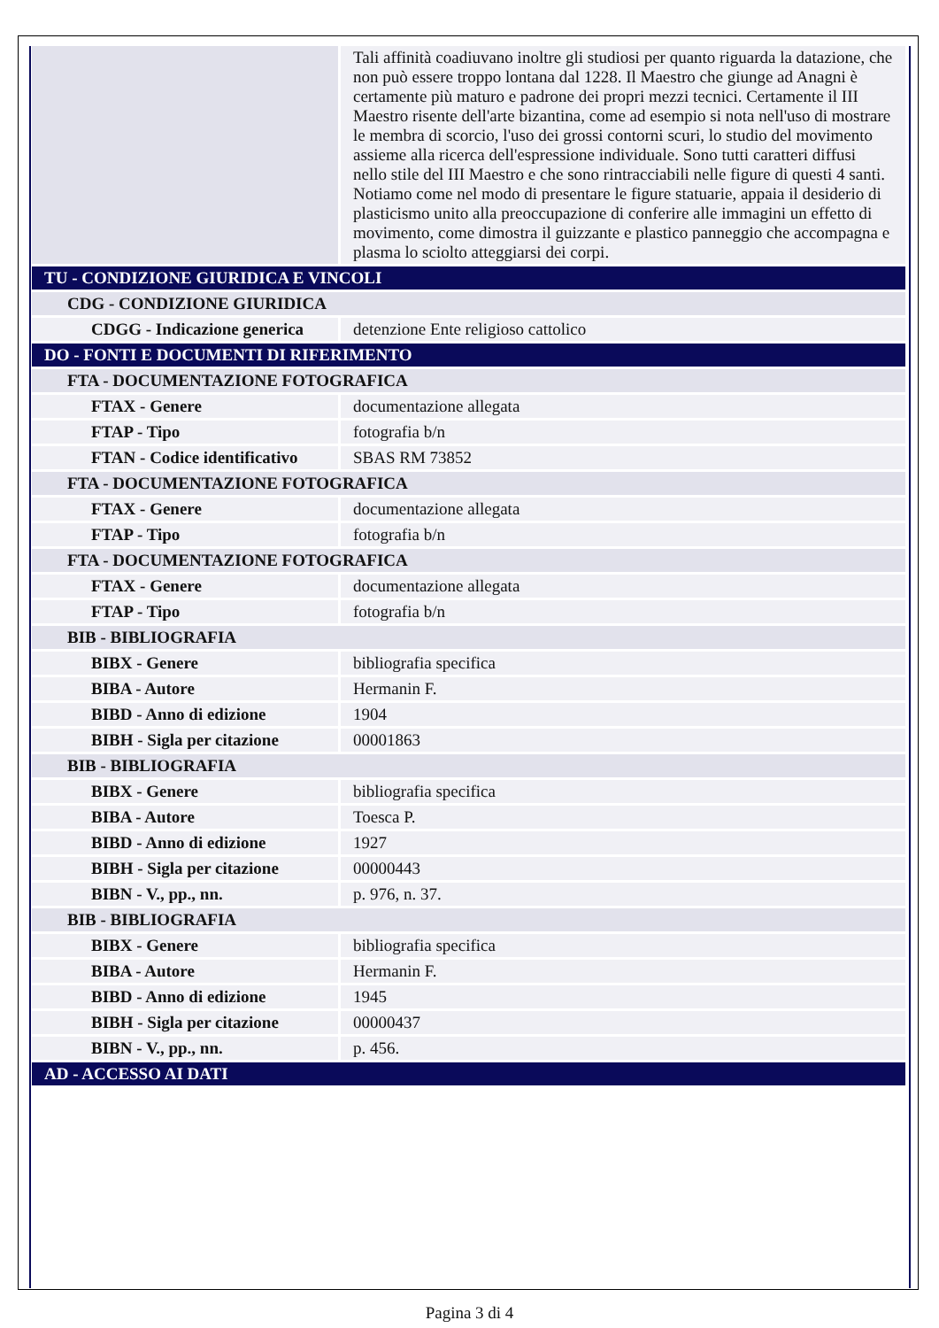| | Tali affinità coadiuvano inoltre gli studiosi per quanto riguarda la datazione, che non può essere troppo lontana dal 1228. Il Maestro che giunge ad Anagni è certamente più maturo e padrone dei propri mezzi tecnici. Certamente il III Maestro risente dell'arte bizantina, come ad esempio si nota nell'uso di mostrare le membra di scorcio, l'uso dei grossi contorni scuri, lo studio del movimento assieme alla ricerca dell'espressione individuale. Sono tutti caratteri diffusi nello stile del III Maestro e che sono rintracciabili nelle figure di questi 4 santi. Notiamo come nel modo di presentare le figure statuarie, appaia il desiderio di plasticismo unito alla preoccupazione di conferire alle immagini un effetto di movimento, come dimostra il guizzante e plastico panneggio che accompagna e plasma lo sciolto atteggiarsi dei corpi. |
| TU - CONDIZIONE GIURIDICA E VINCOLI | |
| CDG - CONDIZIONE GIURIDICA | |
| CDGG - Indicazione generica | detenzione Ente religioso cattolico |
| DO - FONTI E DOCUMENTI DI RIFERIMENTO | |
| FTA - DOCUMENTAZIONE FOTOGRAFICA | |
| FTAX - Genere | documentazione allegata |
| FTAP - Tipo | fotografia b/n |
| FTAN - Codice identificativo | SBAS RM 73852 |
| FTA - DOCUMENTAZIONE FOTOGRAFICA | |
| FTAX - Genere | documentazione allegata |
| FTAP - Tipo | fotografia b/n |
| FTA - DOCUMENTAZIONE FOTOGRAFICA | |
| FTAX - Genere | documentazione allegata |
| FTAP - Tipo | fotografia b/n |
| BIB - BIBLIOGRAFIA | |
| BIBX - Genere | bibliografia specifica |
| BIBA - Autore | Hermanin F. |
| BIBD - Anno di edizione | 1904 |
| BIBH - Sigla per citazione | 00001863 |
| BIB - BIBLIOGRAFIA | |
| BIBX - Genere | bibliografia specifica |
| BIBA - Autore | Toesca P. |
| BIBD - Anno di edizione | 1927 |
| BIBH - Sigla per citazione | 00000443 |
| BIBN - V., pp., nn. | p. 976, n. 37. |
| BIB - BIBLIOGRAFIA | |
| BIBX - Genere | bibliografia specifica |
| BIBA - Autore | Hermanin F. |
| BIBD - Anno di edizione | 1945 |
| BIBH - Sigla per citazione | 00000437 |
| BIBN - V., pp., nn. | p. 456. |
| AD - ACCESSO AI DATI | |
Pagina 3 di 4